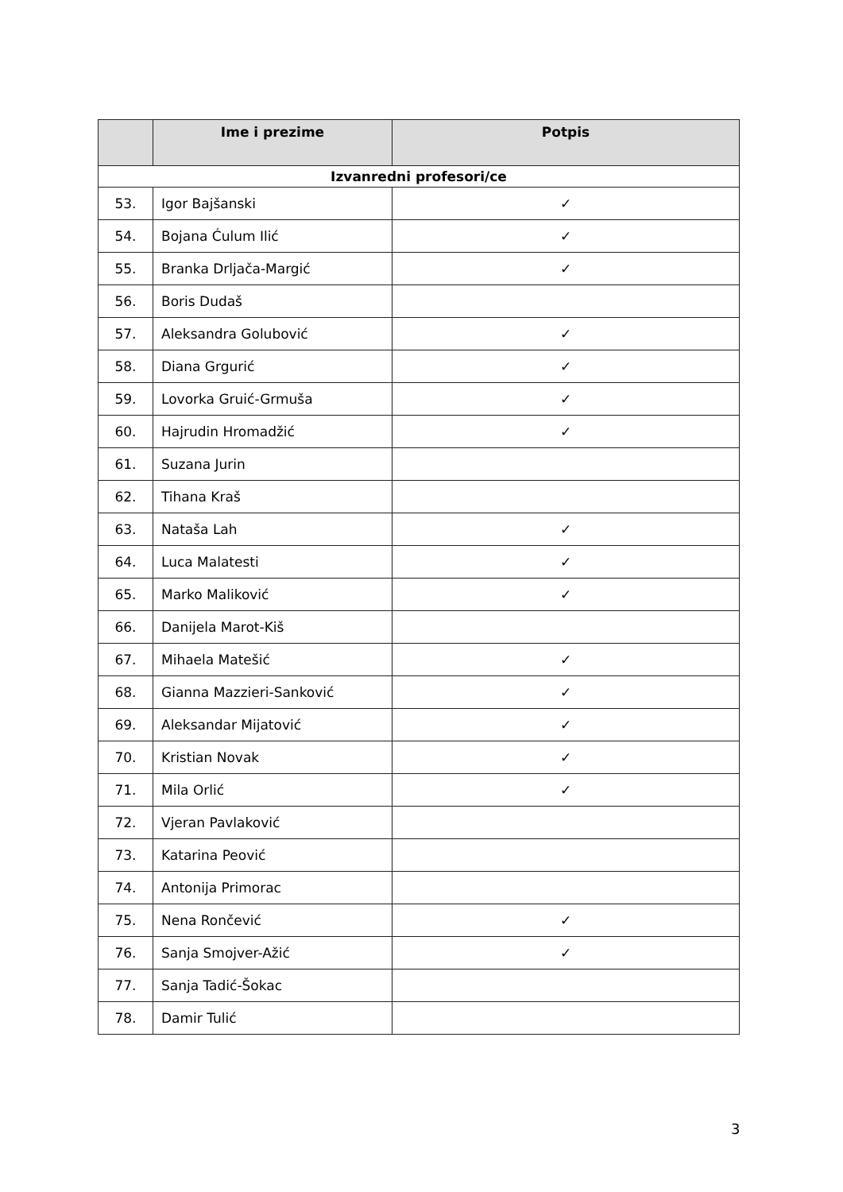| | Ime i prezime | Potpis |
| --- | --- | --- |
| Izvanredni profesori/ce | | |
| 53. | Igor Bajšanski | ✓ |
| 54. | Bojana Ćulum Ilić | ✓ |
| 55. | Branka Drljača-Margić | ✓ |
| 56. | Boris Dudaš | |
| 57. | Aleksandra Golubović | ✓ |
| 58. | Diana Grgurić | ✓ |
| 59. | Lovorka Gruić-Grmuša | ✓ |
| 60. | Hajrudin Hromadžić | ✓ |
| 61. | Suzana Jurin | |
| 62. | Tihana Kraš | |
| 63. | Nataša Lah | ✓ |
| 64. | Luca Malatesti | ✓ |
| 65. | Marko Maliković | ✓ |
| 66. | Danijela Marot-Kiš | |
| 67. | Mihaela Matešić | ✓ |
| 68. | Gianna Mazzieri-Sanković | ✓ |
| 69. | Aleksandar Mijatović | ✓ |
| 70. | Kristian Novak | ✓ |
| 71. | Mila Orlić | ✓ |
| 72. | Vjeran Pavlaković | |
| 73. | Katarina Peović | |
| 74. | Antonija Primorac | |
| 75. | Nena Rončević | ✓ |
| 76. | Sanja Smojver-Ažić | ✓ |
| 77. | Sanja Tadić-Šokac | |
| 78. | Damir Tulić | |
3